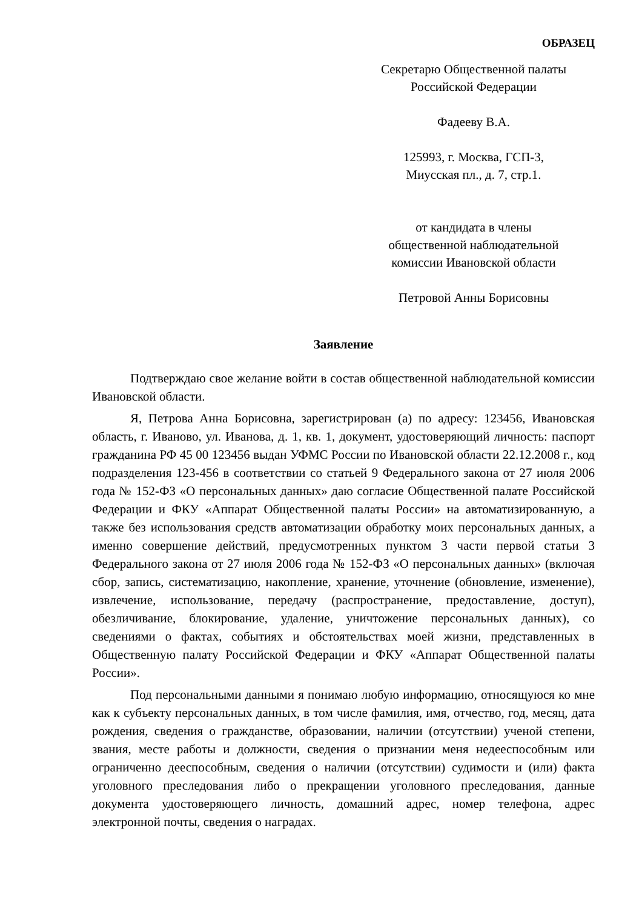ОБРАЗЕЦ
Секретарю Общественной палаты
Российской Федерации
Фадееву В.А.
125993, г. Москва, ГСП-3,
Миусская пл., д. 7, стр.1.
от кандидата в члены
общественной наблюдательной
комиссии Ивановской области
Петровой Анны Борисовны
Заявление
Подтверждаю свое желание войти в состав общественной наблюдательной комиссии Ивановской области.
Я, Петрова Анна Борисовна, зарегистрирован (а) по адресу: 123456, Ивановская область, г. Иваново, ул. Иванова, д. 1, кв. 1, документ, удостоверяющий личность: паспорт гражданина РФ 45 00 123456 выдан УФМС России по Ивановской области 22.12.2008 г., код подразделения 123-456 в соответствии со статьей 9 Федерального закона от 27 июля 2006 года № 152-ФЗ «О персональных данных» даю согласие Общественной палате Российской Федерации и ФКУ «Аппарат Общественной палаты России» на автоматизированную, а также без использования средств автоматизации обработку моих персональных данных, а именно совершение действий, предусмотренных пунктом 3 части первой статьи 3 Федерального закона от 27 июля 2006 года № 152-ФЗ «О персональных данных» (включая сбор, запись, систематизацию, накопление, хранение, уточнение (обновление, изменение), извлечение, использование, передачу (распространение, предоставление, доступ), обезличивание, блокирование, удаление, уничтожение персональных данных), со сведениями о фактах, событиях и обстоятельствах моей жизни, представленных в Общественную палату Российской Федерации и ФКУ «Аппарат Общественной палаты России».
Под персональными данными я понимаю любую информацию, относящуюся ко мне как к субъекту персональных данных, в том числе фамилия, имя, отчество, год, месяц, дата рождения, сведения о гражданстве, образовании, наличии (отсутствии) ученой степени, звания, месте работы и должности, сведения о признании меня недееспособным или ограниченно дееспособным, сведения о наличии (отсутствии) судимости и (или) факта уголовного преследования либо о прекращении уголовного преследования, данные документа удостоверяющего личность, домашний адрес, номер телефона, адрес электронной почты, сведения о наградах.